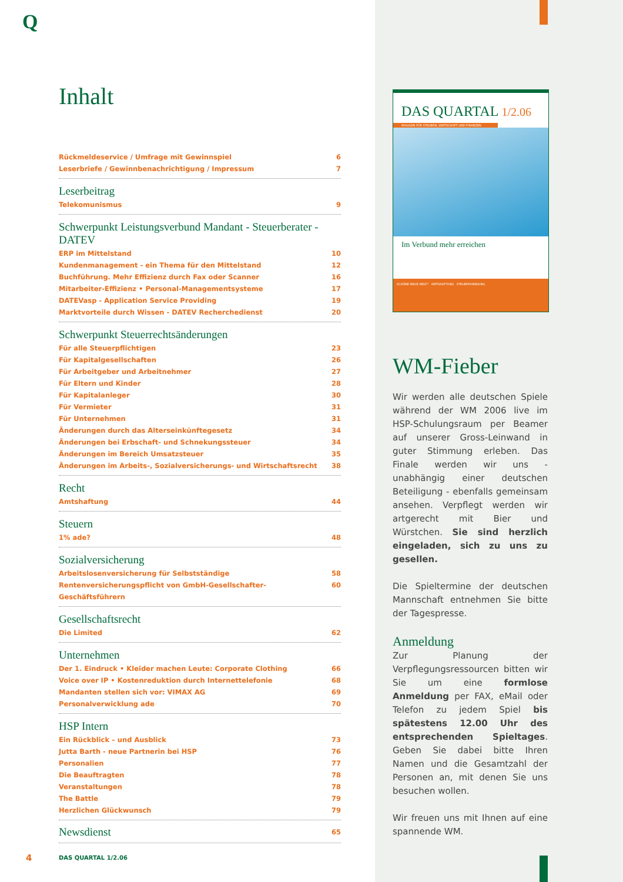Q
Inhalt
Rückmeldeservice / Umfrage mit Gewinnspiel 6
Leserbriefe / Gewinnbenachrichtigung / Impressum 7
Leserbeitrag
Telekomunismus 9
Schwerpunkt Leistungsverbund Mandant - Steuerberater - DATEV
ERP im Mittelstand 10
Kundenmanagement - ein Thema für den Mittelstand 12
Buchführung. Mehr Effizienz durch Fax oder Scanner 16
Mitarbeiter-Effizienz • Personal-Managementsysteme 17
DATEVasp - Application Service Providing 19
Marktvorteile durch Wissen - DATEV Recherchedienst 20
Schwerpunkt Steuerrechtsänderungen
Für alle Steuerpflichtigen 23
Für Kapitalgesellschaften 26
Für Arbeitgeber und Arbeitnehmer 27
Für Eltern und Kinder 28
Für Kapitalanleger 30
Für Vermieter 31
Für Unternehmen 31
Änderungen durch das Alterseinkünftegesetz 34
Änderungen bei Erbschaft- und Schnekungssteuer 34
Änderungen im Bereich Umsatzsteuer 35
Änderungen im Arbeits-, Sozialversicherungs- und Wirtschaftsrecht 38
Recht
Amtshaftung 44
Steuern
1% ade? 48
Sozialversicherung
Arbeitslosenversicherung für Selbstständige 58
Rentenversicherungspflicht von GmbH-Gesellschafter-Geschäftsführern 60
Gesellschaftsrecht
Die Limited 62
Unternehmen
Der 1. Eindruck • Kleider machen Leute: Corporate Clothing 66
Voice over IP • Kostenreduktion durch Internettelefonie 68
Mandanten stellen sich vor: VIMAX AG 69
Personalverwicklung ade 70
HSP Intern
Ein Rückblick – und Ausblick 73
Jutta Barth - neue Partnerin bei HSP 76
Personalien 77
Die Beauftragten 78
Veranstaltungen 78
The Battle 79
Herzlichen Glückwunsch 79
Newsdienst
65
4 DAS QUARTAL 1/2.06
DAS QUARTAL 1/2.06
MAGAZIN FÜR STEUERN, WIRTSCHAFT UND FINANZEN
Im Verbund mehr erreichen
SCHÖNE NEUE WELT? AMTSHAFTUNG STEUERFAHNDUNG
WM-Fieber
Wir werden alle deutschen Spiele während der WM 2006 live im HSP-Schulungsraum per Beamer auf unserer Gross-Leinwand in guter Stimmung erleben. Das Finale werden wir uns - unabhängig einer deutschen Beteiligung - ebenfalls gemeinsam ansehen. Verpflegt werden wir artgerecht mit Bier und Würstchen. Sie sind herzlich eingeladen, sich zu uns zu gesellen.
Die Spieltermine der deutschen Mannschaft entnehmen Sie bitte der Tagespresse.
Anmeldung
Zur Planung der Verpflegungsressourcen bitten wir Sie um eine formlose Anmeldung per FAX, eMail oder Telefon zu jedem Spiel bis spätestens 12.00 Uhr des entsprechenden Spieltages. Geben Sie dabei bitte Ihren Namen und die Gesamtzahl der Personen an, mit denen Sie uns besuchen wollen.
Wir freuen uns mit Ihnen auf eine spannende WM.